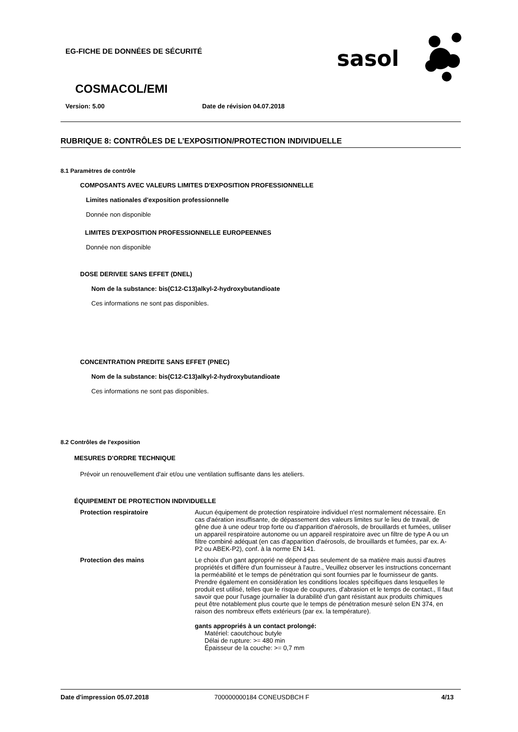EG-FICHE DE DONNÉES DE SÉCURITÉ
sasol
COSMACOL/EMI
Version: 5.00 Date de révision 04.07.2018
RUBRIQUE 8: CONTRÔLES DE L’EXPOSITION/PROTECTION INDIVIDUELLE
8.1 Paramètres de contrôle
COMPOSANTS AVEC VALEURS LIMITES D'EXPOSITION PROFESSIONNELLE
Limites nationales d'exposition professionnelle
Donnée non disponible
LIMITES D'EXPOSITION PROFESSIONNELLE EUROPEENNES
Donnée non disponible
DOSE DERIVEE SANS EFFET (DNEL)
Nom de la substance: bis(C12-C13)alkyl-2-hydroxybutandioate
Ces informations ne sont pas disponibles.
CONCENTRATION PREDITE SANS EFFET (PNEC)
Nom de la substance: bis(C12-C13)alkyl-2-hydroxybutandioate
Ces informations ne sont pas disponibles.
8.2 Contrôles de l'exposition
MESURES D'ORDRE TECHNIQUE
Prévoir un renouvellement d'air et/ou une ventilation suffisante dans les ateliers.
ÉQUIPEMENT DE PROTECTION INDIVIDUELLE
Protection respiratoire
Aucun équipement de protection respiratoire individuel n'est normalement nécessaire. En cas d'aération insuffisante, de dépassement des valeurs limites sur le lieu de travail, de gêne due à une odeur trop forte ou d'apparition d'aérosols, de brouillards et fumées, utiliser un appareil respiratoire autonome ou un appareil respiratoire avec un filtre de type A ou un filtre combiné adéquat (en cas d'apparition d'aérosols, de brouillards et fumées, par ex. A-P2 ou ABEK-P2), conf. à la norme EN 141.
Protection des mains
Le choix d'un gant approprié ne dépend pas seulement de sa matière mais aussi d'autres propriétés et diffère d'un fournisseur à l'autre., Veuillez observer les instructions concernant la perméabilité et le temps de pénétration qui sont fournies par le fournisseur de gants. Prendre également en considération les conditions locales spécifiques dans lesquelles le produit est utilisé, telles que le risque de coupures, d'abrasion et le temps de contact., Il faut savoir que pour l'usage journalier la durabilité d'un gant résistant aux produits chimiques peut être notablement plus courte que le temps de pénétration mesuré selon EN 374, en raison des nombreux effets extérieurs (par ex. la température).
gants appropriés à un contact prolongé:
Matériel: caoutchouc butyle
Délai de rupture: >= 480 min
Épaisseur de la couche: >= 0,7 mm
Date d'impression 05.07.2018 700000000184 CONEUSDBCH F 4/13